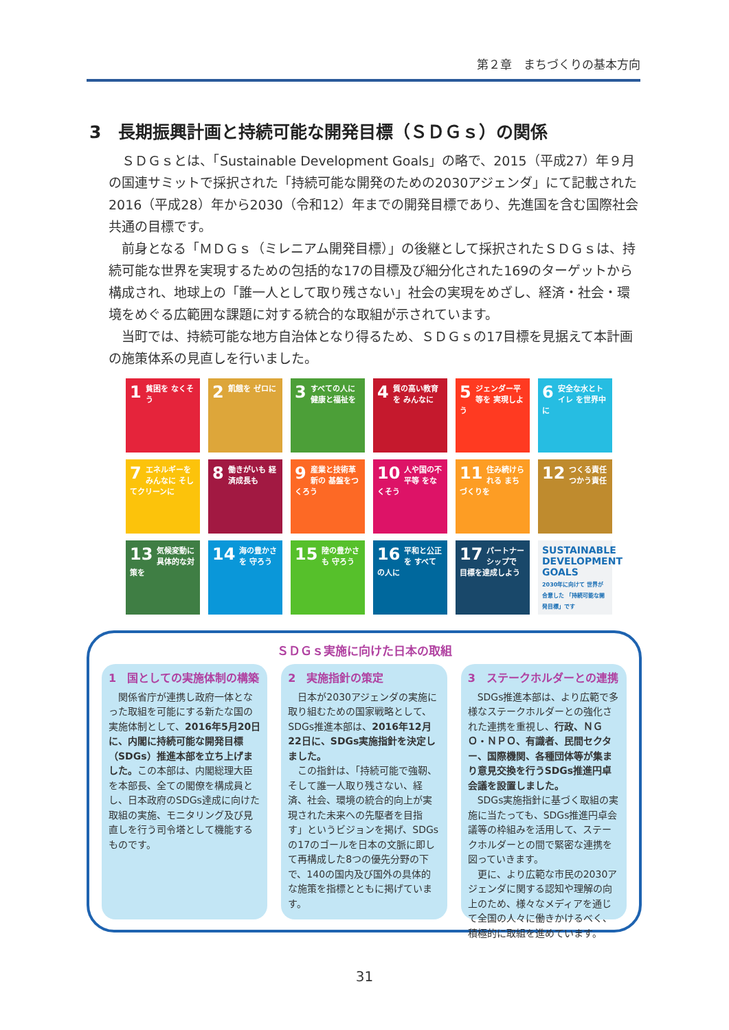第２章　まちづくりの基本方向
3　長期振興計画と持続可能な開発目標（ＳＤＧｓ）の関係
ＳＤＧｓとは、「Sustainable Development Goals」の略で、2015（平成27）年９月の国連サミットで採択された「持続可能な開発のための2030アジェンダ」にて記載された2016（平成28）年から2030（令和12）年までの開発目標であり、先進国を含む国際社会共通の目標です。
前身となる「ＭＤＧｓ（ミレニアム開発目標）」の後継として採択されたＳＤＧｓは、持続可能な世界を実現するための包括的な17の目標及び細分化された169のターゲットから構成され、地球上の「誰一人として取り残さない」社会の実現をめざし、経済・社会・環境をめぐる広範囲な課題に対する統合的な取組が示されています。
当町では、持続可能な地方自治体となり得るため、ＳＤＧｓの17目標を見据えて本計画の施策体系の見直しを行いました。
1 貧困を なくそう
2 飢餓を ゼロに
3 すべての人に 健康と福祉を
4 質の高い教育を みんなに
5 ジェンダー平等を 実現しよう
6 安全な水とトイレ を世界中に
7 エネルギーをみんなに そしてクリーンに
8 働きがいも 経済成長も
9 産業と技術革新の 基盤をつくろう
10 人や国の不平等 をなくそう
11 住み続けられる まちづくりを
12 つくる責任 つかう責任
13 気候変動に 具体的な対策を
14 海の豊かさを 守ろう
15 陸の豊かさも 守ろう
16 平和と公正を すべての人に
17 パートナーシップで 目標を達成しよう
SUSTAINABLE DEVELOPMENT GOALS
2030年に向けて 世界が合意した 「持続可能な開発目標」です
ＳＤＧｓ実施に向けた日本の取組
1　国としての実施体制の構築
　関係省庁が連携し政府一体となった取組を可能にする新たな国の実施体制として、2016年5月20日に、内閣に持続可能な開発目標（SDGs）推進本部を立ち上げました。この本部は、内閣総理大臣を本部長、全ての閣僚を構成員とし、日本政府のSDGs達成に向けた取組の実施、モニタリング及び見直しを行う司令塔として機能するものです。
2　実施指針の策定
　日本が2030アジェンダの実施に取り組むための国家戦略として、SDGs推進本部は、2016年12月22日に、SDGs実施指針を決定しました。
　この指針は、「持続可能で強靭、そして誰一人取り残さない、経済、社会、環境の統合的向上が実現された未来への先駆者を目指す」というビジョンを掲げ、SDGsの17のゴールを日本の文脈に即して再構成した8つの優先分野の下で、140の国内及び国外の具体的な施策を指標とともに掲げています。
3　ステークホルダーとの連携
　SDGs推進本部は、より広範で多様なステークホルダーとの強化された連携を重視し、行政、ＮＧＯ・ＮＰＯ、有識者、民間セクター、国際機関、各種団体等が集まり意見交換を行うSDGs推進円卓会議を設置しました。
　SDGs実施指針に基づく取組の実施に当たっても、SDGs推進円卓会議等の枠組みを活用して、ステークホルダーとの間で緊密な連携を図っていきます。
　更に、より広範な市民の2030アジェンダに関する認知や理解の向上のため、様々なメディアを通じて全国の人々に働きかけるべく、積極的に取組を進めています。
31